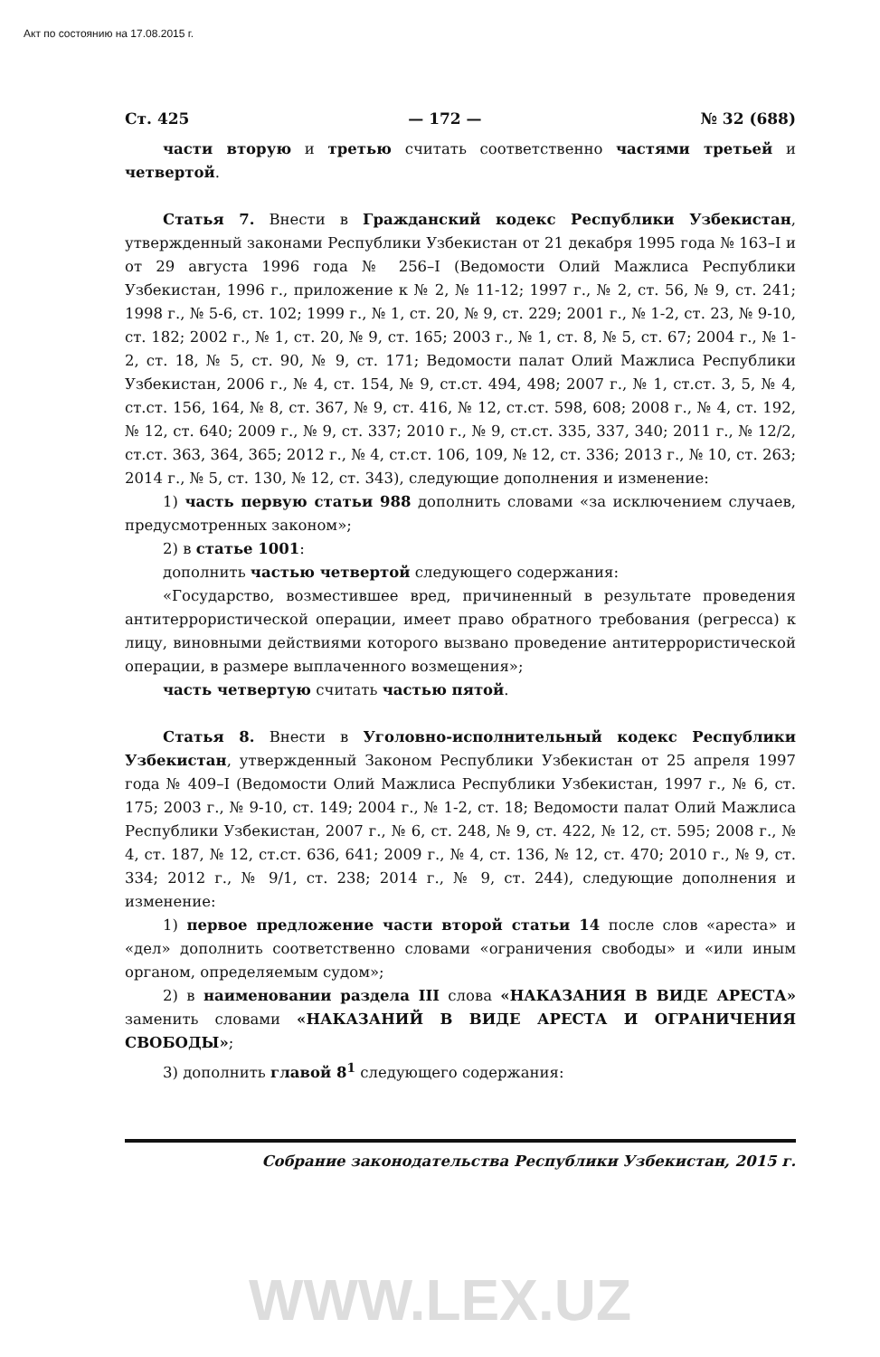Акт по состоянию на 17.08.2015 г.
Ст. 425 — 172 — № 32 (688)
части вторую и третью считать соответственно частями третьей и четвертой.
Статья 7. Внести в Гражданский кодекс Республики Узбекистан, утвержденный законами Республики Узбекистан от 21 декабря 1995 года № 163–I и от 29 августа 1996 года № 256–I (Ведомости Олий Мажлиса Республики Узбекистан, 1996 г., приложение к № 2, № 11-12; 1997 г., № 2, ст. 56, № 9, ст. 241; 1998 г., № 5-6, ст. 102; 1999 г., № 1, ст. 20, № 9, ст. 229; 2001 г., № 1-2, ст. 23, № 9-10, ст. 182; 2002 г., № 1, ст. 20, № 9, ст. 165; 2003 г., № 1, ст. 8, № 5, ст. 67; 2004 г., № 1-2, ст. 18, № 5, ст. 90, № 9, ст. 171; Ведомости палат Олий Мажлиса Республики Узбекистан, 2006 г., № 4, ст. 154, № 9, ст.ст. 494, 498; 2007 г., № 1, ст.ст. 3, 5, № 4, ст.ст. 156, 164, № 8, ст. 367, № 9, ст. 416, № 12, ст.ст. 598, 608; 2008 г., № 4, ст. 192, № 12, ст. 640; 2009 г., № 9, ст. 337; 2010 г., № 9, ст.ст. 335, 337, 340; 2011 г., № 12/2, ст.ст. 363, 364, 365; 2012 г., № 4, ст.ст. 106, 109, № 12, ст. 336; 2013 г., № 10, ст. 263; 2014 г., № 5, ст. 130, № 12, ст. 343), следующие дополнения и изменение:
1) часть первую статьи 988 дополнить словами «за исключением случаев, предусмотренных законом»;
2) в статье 1001:
дополнить частью четвертой следующего содержания:
«Государство, возместившее вред, причиненный в результате проведения антитеррористической операции, имеет право обратного требования (регресса) к лицу, виновными действиями которого вызвано проведение антитеррористической операции, в размере выплаченного возмещения»;
часть четвертую считать частью пятой.
Статья 8. Внести в Уголовно-исполнительный кодекс Республики Узбекистан, утвержденный Законом Республики Узбекистан от 25 апреля 1997 года № 409–I (Ведомости Олий Мажлиса Республики Узбекистан, 1997 г., № 6, ст. 175; 2003 г., № 9-10, ст. 149; 2004 г., № 1-2, ст. 18; Ведомости палат Олий Мажлиса Республики Узбекистан, 2007 г., № 6, ст. 248, № 9, ст. 422, № 12, ст. 595; 2008 г., № 4, ст. 187, № 12, ст.ст. 636, 641; 2009 г., № 4, ст. 136, № 12, ст. 470; 2010 г., № 9, ст. 334; 2012 г., № 9/1, ст. 238; 2014 г., № 9, ст. 244), следующие дополнения и изменение:
1) первое предложение части второй статьи 14 после слов «ареста» и «дел» дополнить соответственно словами «ограничения свободы» и «или иным органом, определяемым судом»;
2) в наименовании раздела III слова «НАКАЗАНИЯ В ВИДЕ АРЕСТА» заменить словами «НАКАЗАНИЙ В ВИДЕ АРЕСТА И ОГРАНИЧЕНИЯ СВОБОДЫ»;
3) дополнить главой 8<sup>1</sup> следующего содержания:
Собрание законодательства Республики Узбекистан, 2015 г.
WWW.LEX.UZ